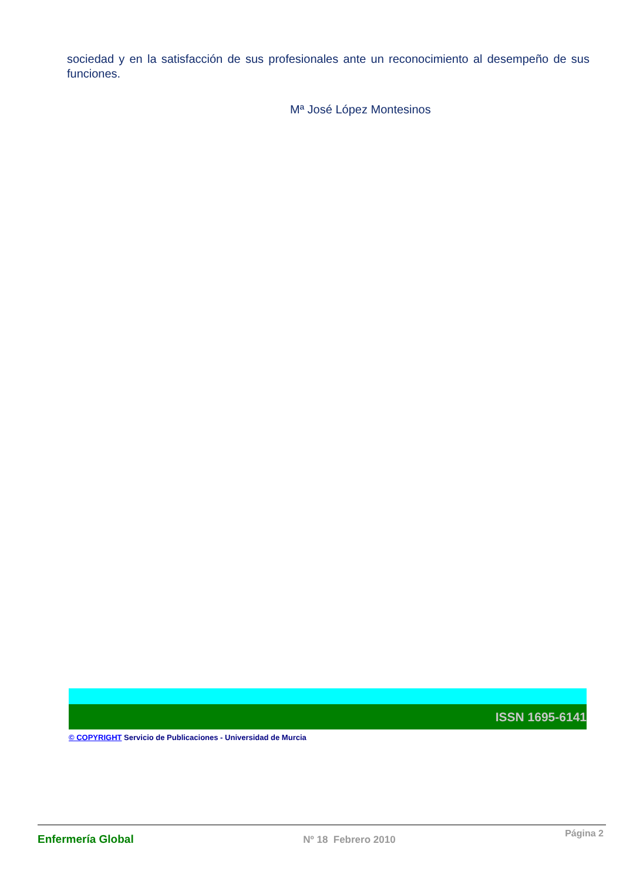sociedad y en la satisfacción de sus profesionales ante un reconocimiento al desempeño de sus funciones.
Mª José López Montesinos
ISSN 1695-6141
© COPYRIGHT Servicio de Publicaciones - Universidad de Murcia
Enfermería Global Nº 18 Febrero 2010 Página 2